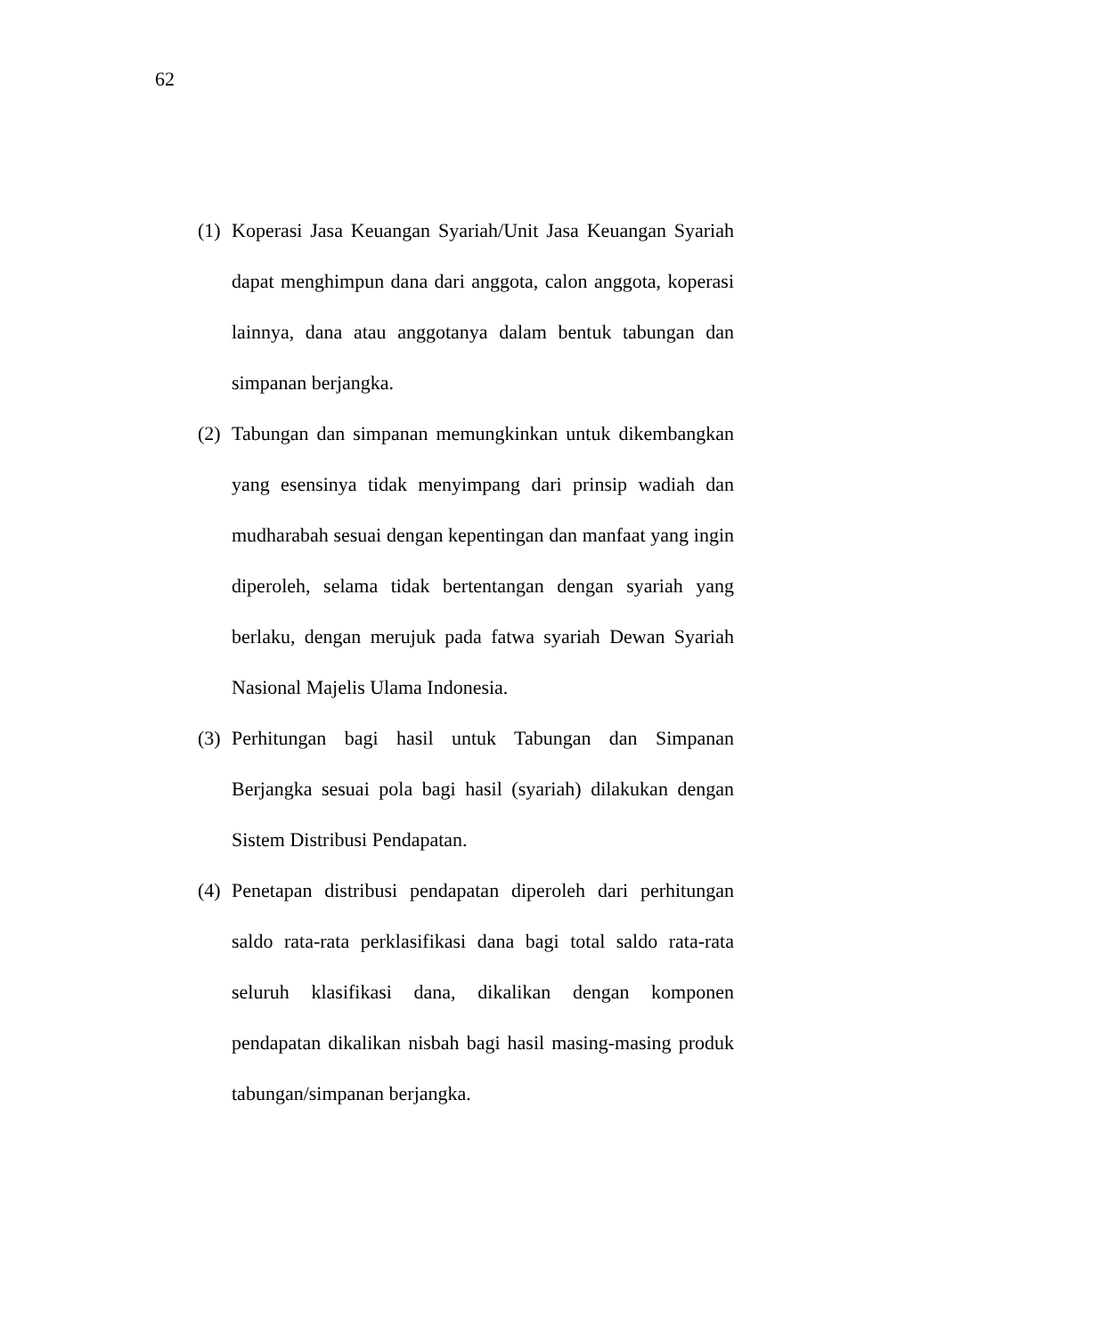62
(1)
Koperasi Jasa Keuangan Syariah/Unit Jasa Keuangan Syariah dapat menghimpun dana dari anggota, calon anggota, koperasi lainnya, dana atau anggotanya dalam bentuk tabungan dan simpanan berjangka.
(2)
Tabungan dan simpanan memungkinkan untuk dikembangkan yang esensinya tidak menyimpang dari prinsip wadiah dan mudharabah sesuai dengan kepentingan dan manfaat yang ingin diperoleh, selama tidak bertentangan dengan syariah yang berlaku, dengan merujuk pada fatwa syariah Dewan Syariah Nasional Majelis Ulama Indonesia.
(3)
Perhitungan bagi hasil untuk Tabungan dan Simpanan Berjangka sesuai pola bagi hasil (syariah) dilakukan dengan Sistem Distribusi Pendapatan.
(4)
Penetapan distribusi pendapatan diperoleh dari perhitungan saldo rata-rata perklasifikasi dana bagi total saldo rata-rata seluruh klasifikasi dana, dikalikan dengan komponen pendapatan dikalikan nisbah bagi hasil masing-masing produk tabungan/simpanan berjangka.